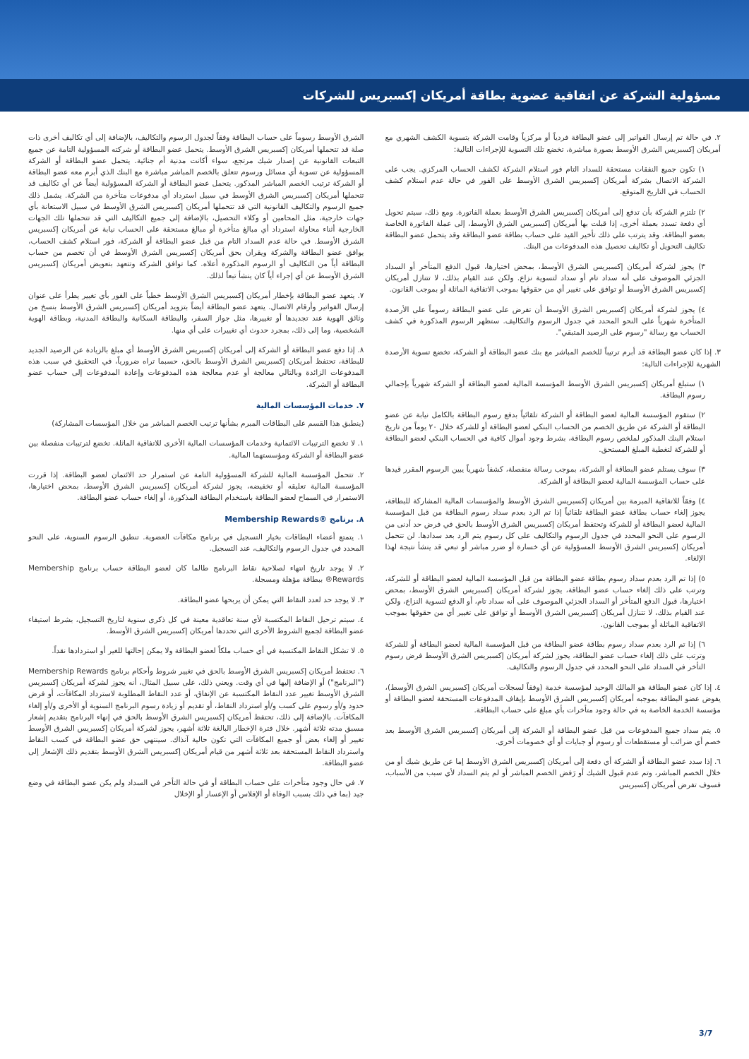مسؤولية الشركة عن اتفاقية عضوية بطاقة أمريكان إكسبريس للشركات
٢. في حالة تم إرسال الفواتير إلى عضو البطاقة فردياً أو مركزياً وقامت الشركة بتسوية الكشف الشهري مع أمريكان إكسبريس الشرق الأوسط بصورة مباشرة، تخضع تلك التسوية للإجراءات التالية:
١) تكون جميع النفقات مستحقة للسداد التام فور استلام الشركة لكشف الحساب المركزي. يجب على الشركة الاتصال بشركة أمريكان إكسبريس الشرق الأوسط على الفور في حالة عدم استلام كشف الحساب في التاريخ المتوقع.
٢) تلتزم الشركة بأن تدفع إلى أمريكان إكسبريس الشرق الأوسط بعملة الفاتورة. ومع ذلك، سيتم تحويل أي دفعة تسدد بعملة أخرى، إذا قبلت بها أمريكان إكسبريس الشرق الأوسط، إلى عملة الفاتورة الخاصة بعضو البطاقة. وقد يترتب على ذلك تأخير القيد على حساب بطاقة عضو البطاقة وقد يتحمل عضو البطاقة تكاليف التحويل أو تكاليف تحصيل هذه المدفوعات من البنك.
٣) يجوز لشركة أمريكان إكسبريس الشرق الأوسط، بمحض اختيارها، قبول الدفع المتأخر أو السداد الجزئي الموصوف على أنه سداد تام أو سداد لتسوية نزاع. ولكن عند القيام بذلك، لا تتنازل أمريكان إكسبريس الشرق الأوسط أو توافق على تغيير أي من حقوقها بموجب الاتفاقية الماثلة أو بموجب القانون.
٤) يجوز لشركة أمريكان إكسبريس الشرق الأوسط أن تفرض على عضو البطاقة رسوماً على الأرصدة المتأخرة شهرياً على النحو المحدد في جدول الرسوم والتكاليف. ستظهر الرسوم المذكورة في كشف الحساب مع رسالة "رسوم على الرصيد المتبقي".
٣. إذا كان عضو البطاقة قد أبرم ترتيباً للخصم المباشر مع بنك عضو البطاقة أو الشركة، تخضع تسوية الأرصدة الشهرية للإجراءات التالية:
١) ستبلغ أمريكان إكسبريس الشرق الأوسط المؤسسة المالية لعضو البطاقة أو الشركة شهرياً بإجمالي رسوم البطاقة.
٢) ستقوم المؤسسة المالية لعضو البطاقة أو الشركة تلقائياً بدفع رسوم البطاقة بالكامل نيابة عن عضو البطاقة أو الشركة عن طريق الخصم من الحساب البنكي لعضو البطاقة أو للشركة خلال ٢٠ يوماً من تاريخ استلام البنك المذكور لملخص رسوم البطاقة، بشرط وجود أموال كافية في الحساب البنكي لعضو البطاقة أو للشركة لتغطية المبلغ المستحق.
٣) سوف يستلم عضو البطاقة أو الشركة، بموجب رسالة منفصلة، كشفاً شهرياً يبين الرسوم المقرر قيدها على حساب المؤسسة المالية لعضو البطاقة أو الشركة.
٤) وفقاً للاتفاقية المبرمة بين أمريكان إكسبريس الشرق الأوسط والمؤسسات المالية المشاركة للبطاقة، يجوز إلغاء حساب بطاقة عضو البطاقة تلقائياً إذا تم الرد بعدم سداد رسوم البطاقة من قبل المؤسسة المالية لعضو البطاقة أو للشركة وتحتفظ أمريكان إكسبريس الشرق الأوسط بالحق في فرض حد أدنى من الرسوم على النحو المحدد في جدول الرسوم والتكاليف على كل رسوم يتم الرد بعد سدادها. لن تتحمل أمريكان إكسبريس الشرق الأوسط المسؤولية عن أي خسارة أو ضرر مباشر أو تبعي قد ينشأ نتيجة لهذا الإلغاء.
٥) إذا تم الرد بعدم سداد رسوم بطاقة عضو البطاقة من قبل المؤسسة المالية لعضو البطاقة أو للشركة، وترتب على ذلك إلغاء حساب عضو البطاقة، يجوز لشركة أمريكان إكسبريس الشرق الأوسط، بمحض اختيارها، قبول الدفع المتأخر أو السداد الجزئي الموصوف على أنه سداد تام، أو الدفع لتسوية النزاع، ولكن عند القيام بذلك، لا تتنازل أمريكان إكسبريس الشرق الأوسط أو توافق على تغيير أي من حقوقها بموجب الاتفاقية الماثلة أو بموجب القانون.
٦) إذا تم الرد بعدم سداد رسوم بطاقة عضو البطاقة من قبل المؤسسة المالية لعضو البطاقة أو للشركة وترتب على ذلك إلغاء حساب عضو البطاقة، يجوز لشركة أمريكان إكسبريس الشرق الأوسط فرض رسوم التأخر في السداد على النحو المحدد في جدول الرسوم والتكاليف.
٤. إذا كان عضو البطاقة هو المالك الوحيد لمؤسسة خدمة (وفقاً لسجلات أمريكان إكسبريس الشرق الأوسط)، يفوض عضو البطاقة بموجبه أمريكان إكسبريس الشرق الأوسط بإيقاف المدفوعات المستحقة لعضو البطاقة أو مؤسسة الخدمة الخاصة به في حالة وجود متأخرات بأي مبلغ على حساب البطاقة.
٥. يتم سداد جميع المدفوعات من قبل عضو البطاقة أو الشركة إلى أمريكان إكسبريس الشرق الأوسط بعد خصم أي ضرائب أو مستقطعات أو رسوم أو جبايات أو أي خصومات أخرى.
٦. إذا سدد عضو البطاقة أو الشركة أي دفعة إلى أمريكان إكسبريس الشرق الأوسط إما عن طريق شيك أو من خلال الخصم المباشر، وتم عدم قبول الشيك أو رَفض الخصم المباشر أو لم يتم السداد لأي سبب من الأسباب، فسوف تفرض أمريكان إكسبريس
الشرق الأوسط رسوماً على حساب البطاقة وفقاً لجدول الرسوم والتكاليف، بالإضافة إلى أي تكاليف أخرى ذات صلة قد تتحملها أمريكان إكسبريس الشرق الأوسط. يتحمل عضو البطاقة أو شركته المسؤولية التامة عن جميع التبعات القانونية عن إصدار شيك مرتجع، سواء أكانت مدنية أم جنائية. يتحمل عضو البطاقة أو الشركة المسؤولية عن تسوية أي مسائل ورسوم تتعلق بالخصم المباشر مباشرة مع البنك الذي أبرم معه عضو البطاقة أو الشركة ترتيب الخصم المباشر المذكور. يتحمل عضو البطاقة أو الشركة المسؤولية أيضاً عن أي تكاليف قد تتحملها أمريكان إكسبريس الشرق الأوسط في سبيل استرداد أي مدفوعات متأخرة من الشركة. يشمل ذلك جميع الرسوم والتكاليف القانونية التي قد تتحملها أمريكان إكسبريس الشرق الأوسط في سبيل الاستعانة بأي جهات خارجية، مثل المحامين أو وكلاء التحصيل، بالإضافة إلى جميع التكاليف التي قد تتحملها تلك الجهات الخارجية أثناء محاولة استرداد أي مبالغ متأخرة أو مبالغ مستحقة على الحساب نيابة عن أمريكان إكسبريس الشرق الأوسط. في حالة عدم السداد التام من قبل عضو البطاقة أو الشركة، فور استلام كشف الحساب، يوافق عضو البطاقة والشركة ويقران بحق أمريكان إكسبريس الشرق الأوسط في أن تخصم من حساب البطاقة أياً من التكاليف أو الرسوم المذكورة أعلاه. كما توافق الشركة وتتعهد بتعويض أمريكان إكسبريس الشرق الأوسط عن أي إجراء أياً كان ينشأ تبعاً لذلك.
٧. يتعهد عضو البطاقة بإخطار أمريكان إكسبريس الشرق الأوسط خطياً على الفور بأي تغيير يطرأ على عنوان إرسال الفواتير وأرقام الاتصال. يتعهد عضو البطاقة أيضاً بتزويد أمريكان إكسبريس الشرق الأوسط بنسخ من وثائق الهوية عند تجديدها أو تغييرها، مثل جواز السفر، والبطاقة السكانية والبطاقة المدنية، وبطاقة الهوية الشخصية، وما إلى ذلك، بمجرد حدوث أي تغييرات على أي منها.
٨. إذا دفع عضو البطاقة أو الشركة إلى أمريكان إكسبريس الشرق الأوسط أي مبلغ بالزيادة عن الرصيد الجديد للبطاقة، تحتفظ أمريكان إكسبريس الشرق الأوسط بالحق، حسبما تراه ضرورياً، في التحقيق في سبب هذه المدفوعات الزائدة وبالتالي معالجة أو عدم معالجة هذه المدفوعات وإعادة المدفوعات إلى حساب عضو البطاقة أو الشركة.
٧. خدمات المؤسسات المالية
(ينطبق هذا القسم على البطاقات المبرم بشأنها ترتيب الخصم المباشر من خلال المؤسسات المشاركة)
١. لا تخضع الترتيبات الائتمانية وخدمات المؤسسات المالية الأخرى للاتفاقية الماثلة. تخضع لترتيبات منفصلة بين عضو البطاقة أو الشركة ومؤسستهما المالية.
٢. تتحمل المؤسسة المالية للشركة المسؤولية التامة عن استمرار حد الائتمان لعضو البطاقة. إذا قررت المؤسسة المالية تعليقه أو تخفيضه، يجوز لشركة أمريكان إكسبريس الشرق الأوسط، بمحض اختيارها، الاستمرار في السماح لعضو البطاقة باستخدام البطاقة المذكورة، أو إلغاء حساب عضو البطاقة.
٨. برنامج Membership Rewards®
١. يتمتع أعضاء البطاقات بخيار التسجيل في برنامج مكافآت العضوية. تنطبق الرسوم السنوية، على النحو المحدد في جدول الرسوم والتكاليف، عند التسجيل.
٢. لا يوجد تاريخ انتهاء لصلاحية نقاط البرنامج طالما كان لعضو البطاقة حساب برنامج Membership Rewards® ببطاقة مؤهلة ومسجلة.
٣. لا يوجد حد لعدد النقاط التي يمكن أن يربحها عضو البطاقة.
٤. سيتم ترحيل النقاط المكتسبة لأي سنة تعاقدية معينة في كل ذكرى سنوية لتاريخ التسجيل، بشرط استيفاء عضو البطاقة لجميع الشروط الأخرى التي تحددها أمريكان إكسبريس الشرق الأوسط.
٥. لا تشكل النقاط المكتسبة في أي حساب ملكاً لعضو البطاقة ولا يمكن إحالتها للغير أو استردادها نقداً.
٦. تحتفظ أمريكان إكسبريس الشرق الأوسط بالحق في تغيير شروط وأحكام برنامج Membership Rewards ("البرنامج") أو الإضافة إليها في أي وقت. ويعني ذلك، على سبيل المثال، أنه يجوز لشركة أمريكان إكسبريس الشرق الأوسط تغيير عدد النقاط المكتسبة عن الإنفاق، أو عدد النقاط المطلوبة لاسترداد المكافآت، أو فرض حدود و/أو رسوم على كسب و/أو استرداد النقاط، أو تقديم أو زيادة رسوم البرنامج السنوية أو الأخرى و/أو إلغاء المكافآت. بالإضافة إلى ذلك، تحتفظ أمريكان إكسبريس الشرق الأوسط بالحق في إنهاء البرنامج بتقديم إشعار مسبق مدته ثلاثة أشهر. خلال فترة الإخطار البالغة ثلاثة أشهر، يجوز لشركة أمريكان إكسبريس الشرق الأوسط تغيير أو إلغاء بعض أو جميع المكافآت التي تكون حالية آنذاك. سينتهي حق عضو البطاقة في كسب النقاط واسترداد النقاط المستحقة بعد ثلاثة أشهر من قيام أمريكان إكسبريس الشرق الأوسط بتقديم ذلك الإشعار إلى عضو البطاقة.
٧. في حال وجود متأخرات على حساب البطاقة أو في حالة التأخر في السداد ولم يكن عضو البطاقة في وضع جيد (بما في ذلك بسبب الوفاة أو الإفلاس أو الإعسار أو الإخلال
3/7